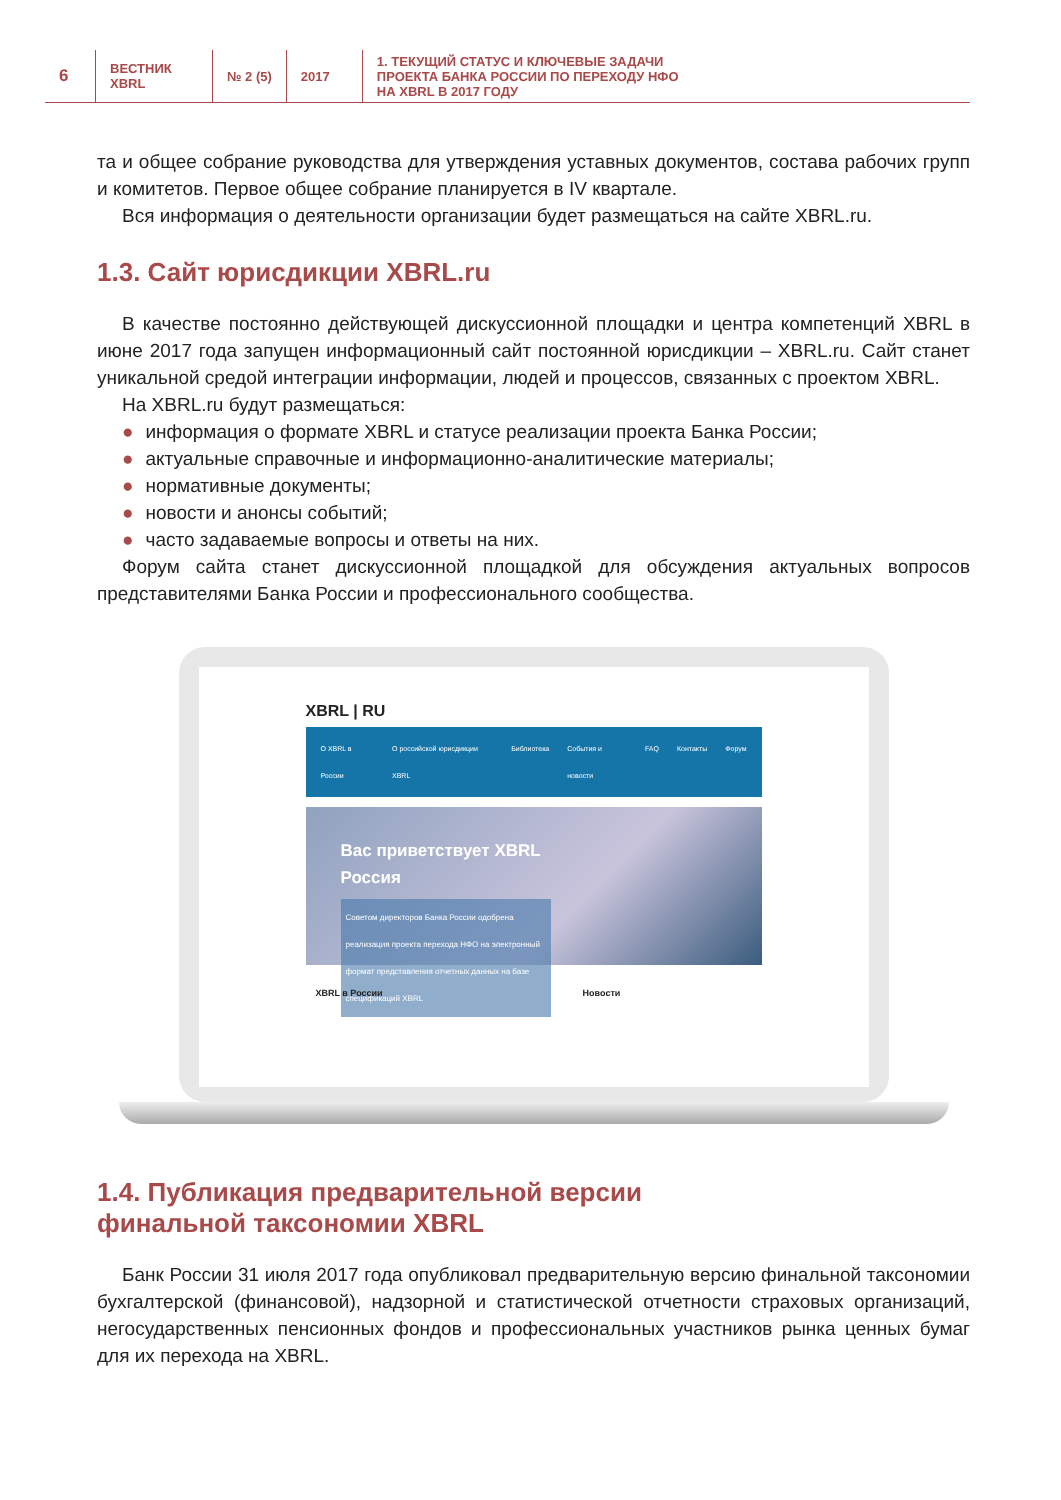6
ВЕСТНИК
XBRL
№ 2 (5) 2017 1. ТЕКУЩИЙ СТАТУС И КЛЮЧЕВЫЕ ЗАДАЧИ
ПРОЕКТА БАНКА РОССИИ ПО ПЕРЕХОДУ НФО
НА XBRL В 2017 ГОДУ
та и общее собрание руководства для утверждения уставных документов, состава рабочих групп и комитетов. Первое общее собрание планируется в IV квартале.
Вся информация о деятельности организации будет размещаться на сайте XBRL.ru.
1.3. Сайт юрисдикции XBRL.ru
В качестве постоянно действующей дискуссионной площадки и центра компетенций XBRL в июне 2017 года запущен информационный сайт постоянной юрисдикции – XBRL.ru. Сайт станет уникальной средой интеграции информации, людей и процессов, связанных с проектом XBRL.
На XBRL.ru будут размещаться:
● информация о формате XBRL и статусе реализации проекта Банка России;
● актуальные справочные и информационно-аналитические материалы;
● нормативные документы;
● новости и анонсы событий;
● часто задаваемые вопросы и ответы на них.
Форум сайта станет дискуссионной площадкой для обсуждения актуальных вопросов представителями Банка России и профессионального сообщества.
XBRL | RU
О XBRL в России О российской юрисдикции XBRL Библиотека События и новости FAQ Контакты Форум
Вас приветствует XBRL
Россия
Советом директоров Банка России одобрена реализация проекта перехода НФО на электронный формат представления отчетных данных на базе спецификаций XBRL
XBRL в России Новости
1.4. Публикация предварительной версии
финальной таксономии XBRL
Банк России 31 июля 2017 года опубликовал предварительную версию финальной таксономии бухгалтерской (финансовой), надзорной и статистической отчетности страховых организаций, негосударственных пенсионных фондов и профессиональных участников рынка ценных бумаг для их перехода на XBRL.